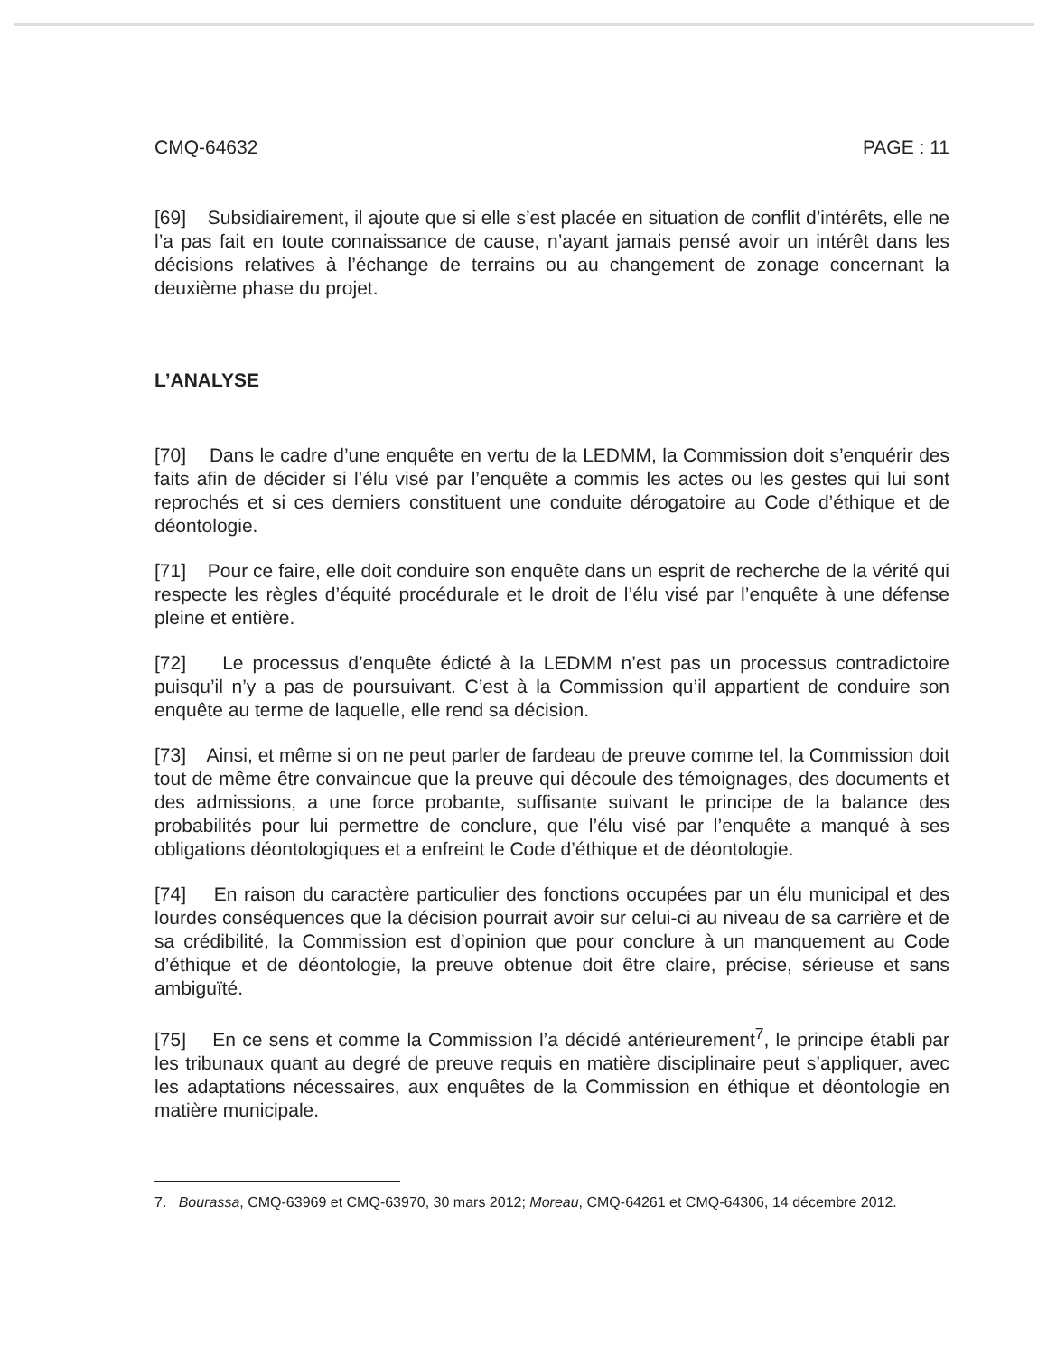CMQ-64632 PAGE : 11
[69] Subsidiairement, il ajoute que si elle s’est placée en situation de conflit d’intérêts, elle ne l’a pas fait en toute connaissance de cause, n’ayant jamais pensé avoir un intérêt dans les décisions relatives à l’échange de terrains ou au changement de zonage concernant la deuxième phase du projet.
L’ANALYSE
[70] Dans le cadre d’une enquête en vertu de la LEDMM, la Commission doit s’enquérir des faits afin de décider si l’élu visé par l’enquête a commis les actes ou les gestes qui lui sont reprochés et si ces derniers constituent une conduite dérogatoire au Code d’éthique et de déontologie.
[71] Pour ce faire, elle doit conduire son enquête dans un esprit de recherche de la vérité qui respecte les règles d’équité procédurale et le droit de l’élu visé par l’enquête à une défense pleine et entière.
[72] Le processus d’enquête édicté à la LEDMM n’est pas un processus contradictoire puisqu’il n’y a pas de poursuivant. C’est à la Commission qu’il appartient de conduire son enquête au terme de laquelle, elle rend sa décision.
[73] Ainsi, et même si on ne peut parler de fardeau de preuve comme tel, la Commission doit tout de même être convaincue que la preuve qui découle des témoignages, des documents et des admissions, a une force probante, suffisante suivant le principe de la balance des probabilités pour lui permettre de conclure, que l’élu visé par l’enquête a manqué à ses obligations déontologiques et a enfreint le Code d’éthique et de déontologie.
[74] En raison du caractère particulier des fonctions occupées par un élu municipal et des lourdes conséquences que la décision pourrait avoir sur celui-ci au niveau de sa carrière et de sa crédibilité, la Commission est d’opinion que pour conclure à un manquement au Code d’éthique et de déontologie, la preuve obtenue doit être claire, précise, sérieuse et sans ambiguïté.
[75] En ce sens et comme la Commission l’a décidé antérieurement<sup>7</sup>, le principe établi par les tribunaux quant au degré de preuve requis en matière disciplinaire peut s’appliquer, avec les adaptations nécessaires, aux enquêtes de la Commission en éthique et déontologie en matière municipale.
7. Bourassa, CMQ-63969 et CMQ-63970, 30 mars 2012; Moreau, CMQ-64261 et CMQ-64306, 14 décembre 2012.